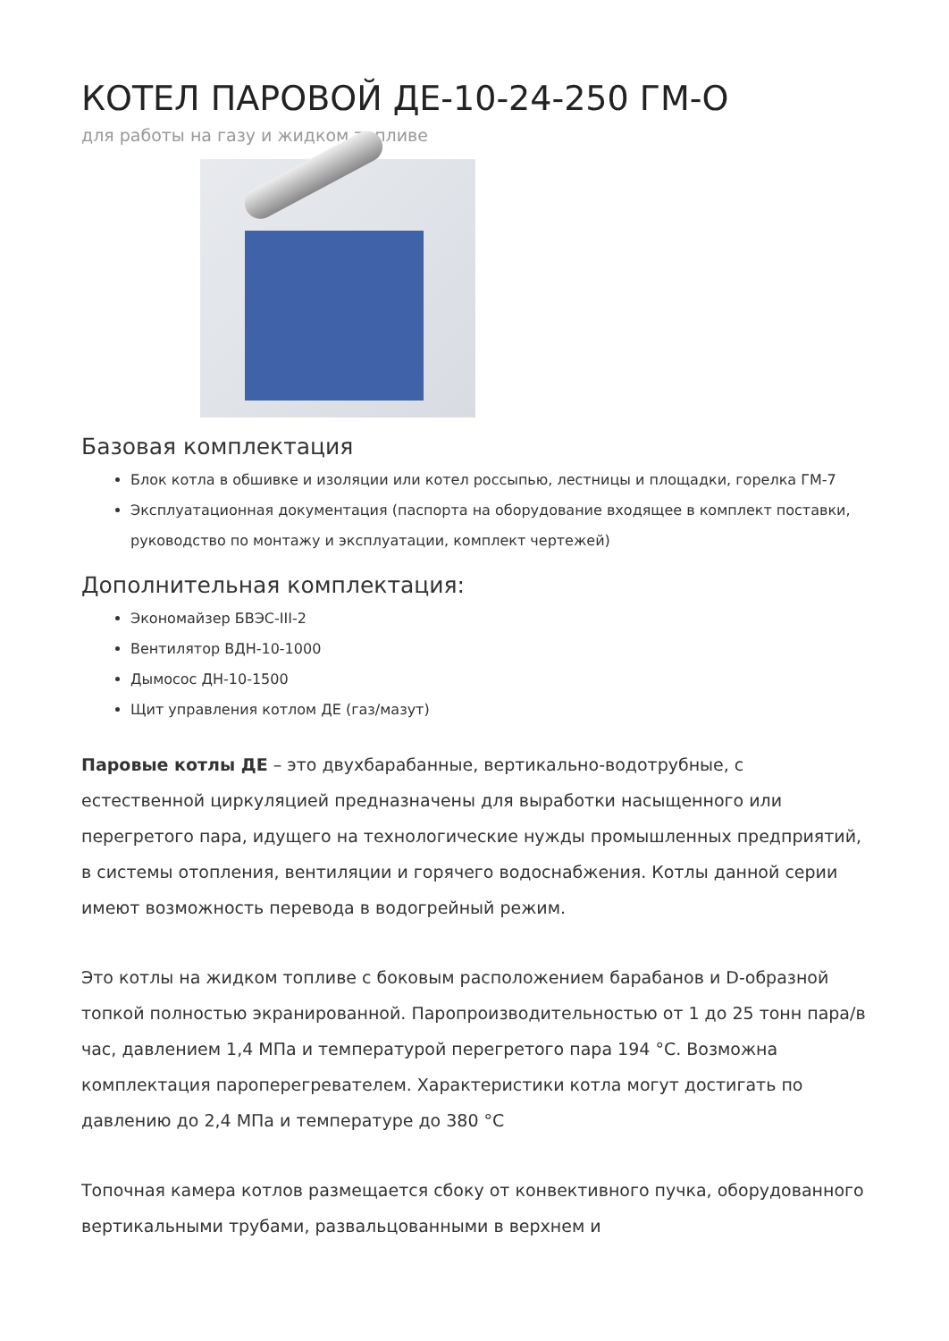КОТЕЛ ПАРОВОЙ ДЕ-10-24-250 ГМ-О
для работы на газу и жидком топливе
Базовая комплектация
Блок котла в обшивке и изоляции или котел россыпью, лестницы и площадки, горелка ГМ-7
Эксплуатационная документация (паспорта на оборудование входящее в комплект поставки, руководство по монтажу и эксплуатации, комплект чертежей)
Дополнительная комплектация:
Экономайзер БВЭС-III-2
Вентилятор ВДН-10-1000
Дымосос ДН-10-1500
Щит управления котлом ДЕ (газ/мазут)
Паровые котлы ДЕ – это двухбарабанные, вертикально-водотрубные, с естественной циркуляцией предназначены для выработки насыщенного или перегретого пара, идущего на технологические нужды промышленных предприятий, в системы отопления, вентиляции и горячего водоснабжения. Котлы данной серии имеют возможность перевода в водогрейный режим.
Это котлы на жидком топливе с боковым расположением барабанов и D-образной топкой полностью экранированной. Паропроизводительностью от 1 до 25 тонн пара/в час, давлением 1,4 МПа и температурой перегретого пара 194 °С. Возможна комплектация пароперегревателем. Характеристики котла могут достигать по давлению до 2,4 МПа и температуре до 380 °С
Топочная камера котлов размещается сбоку от конвективного пучка, оборудованного вертикальными трубами, развальцованными в верхнем и